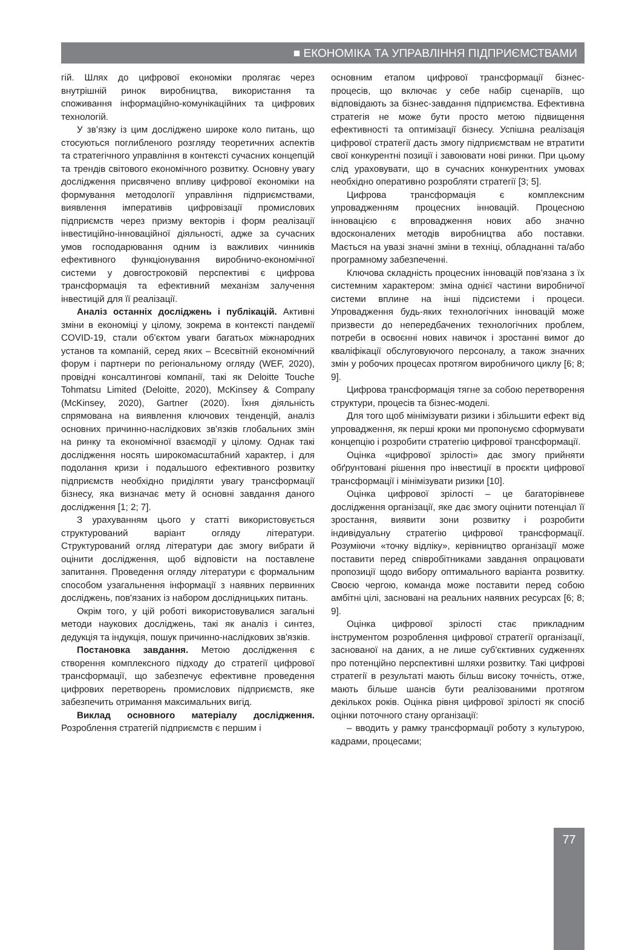■ ЕКОНОМІКА ТА УПРАВЛІННЯ ПІДПРИЄМСТВАМИ
гій. Шлях до цифрової економіки пролягає через внутрішній ринок виробництва, використання та споживання інформаційно-комунікаційних та цифрових технологій.
У зв’язку із цим досліджено широке коло питань, що стосуються поглибленого розгляду теоретичних аспектів та стратегічного управління в контексті сучасних концепцій та трендів світового економічного розвитку. Основну увагу дослідження присвячено впливу цифрової економіки на формування методології управління підприємствами, виявлення імперативів цифровізації промислових підприємств через призму векторів і форм реалізації інвестиційно-інноваційної діяльності, адже за сучасних умов господарювання одним із важливих чинників ефективного функціонування виробничо-економічної системи у довгостроковій перспективі є цифрова трансформація та ефективний механізм залучення інвестицій для її реалізації.
Аналіз останніх досліджень і публікацій. Активні зміни в економіці у цілому, зокрема в контексті пандемії COVID-19, стали об'єктом уваги багатьох міжнародних установ та компаній, серед яких – Всесвітній економічний форум і партнери по регіональному огляду (WEF, 2020), провідні консалтингові компанії, такі як Deloitte Touche Tohmatsu Limited (Deloitte, 2020), McKinsey & Company (McKinsey, 2020), Gartner (2020). Їхня діяльність спрямована на виявлення ключових тенденцій, аналіз основних причинно-наслідкових зв'язків глобальних змін на ринку та економічної взаємодії у цілому. Однак такі дослідження носять широкомасштабний характер, і для подолання кризи і подальшого ефективного розвитку підприємств необхідно приділяти увагу трансформації бізнесу, яка визначає мету й основні завдання даного дослідження [1; 2; 7].
З урахуванням цього у статті використовується структурований варіант огляду літератури. Структурований огляд літератури дає змогу вибрати й оцінити дослідження, щоб відповісти на поставлене запитання. Проведення огляду літератури є формальним способом узагальнення інформації з наявних первинних досліджень, пов'язаних із набором дослідницьких питань.
Окрім того, у цій роботі використовувалися загальні методи наукових досліджень, такі як аналіз і синтез, дедукція та індукція, пошук причинно-наслідкових зв'язків.
Постановка завдання. Метою дослідження є створення комплексного підходу до стратегії цифрової трансформації, що забезпечує ефективне проведення цифрових перетворень промислових підприємств, яке забезпечить отримання максимальних вигід.
Виклад основного матеріалу дослідження. Розроблення стратегій підприємств є першим і
основним етапом цифрової трансформації бізнес-процесів, що включає у себе набір сценаріїв, що відповідають за бізнес-завдання підприємства. Ефективна стратегія не може бути просто метою підвищення ефективності та оптимізації бізнесу. Успішна реалізація цифрової стратегії дасть змогу підприємствам не втратити свої конкурентні позиції і завоювати нові ринки. При цьому слід урахо­вувати, що в сучасних конкурентних умовах необхідно оперативно розробляти стратегії [3; 5].
Цифрова трансформація є комплексним упровадженням процесних інновацій. Процесною інновацією є впровадження нових або значно вдосконалених методів виробництва або поставки. Мається на увазі значні зміни в техніці, обладнанні та/або програмному забезпеченні.
Ключова складність процесних інновацій пов'язана з їх системним характером: зміна однієї частини виробничої системи вплине на інші підсистеми і процеси. Упровадження будь-яких технологічних інновацій може призвести до непередбачених технологічних проблем, потреби в освоєнні нових навичок і зростанні вимог до кваліфікації обслуговуючого персоналу, а також значних змін у робочих процесах протягом виробничого циклу [6; 8; 9].
Цифрова трансформація тягне за собою перетворення структури, процесів та бізнес-моделі.
Для того щоб мінімізувати ризики і збільшити ефект від упровадження, як перші кроки ми пропонуємо сформувати концепцію і розробити стратегію цифрової трансформації.
Оцінка «цифрової зрілості» дає змогу прийняти обґрунтовані рішення про інвестиції в проєкти цифрової трансформації і мінімізувати ризики [10].
Оцінка цифрової зрілості – це багаторівневе дослідження організації, яке дає змогу оцінити потенціал її зростання, виявити зони розвитку і розробити індивідуальну стратегію цифрової трансформації. Розуміючи «точку відліку», керівництво організації може поставити перед співробітниками завдання опрацювати пропозиції щодо вибору оптимального варіанта розвитку. Своєю чергою, команда може поставити перед собою амбітні цілі, засновані на реальних наявних ресурсах [6; 8; 9].
Оцінка цифрової зрілості стає прикладним інструментом розроблення цифрової стратегії організації, заснованої на даних, а не лише суб'єктивних судженнях про потенційно перспективні шляхи розвитку. Такі цифрові стратегії в результаті мають більш високу точність, отже, мають більше шансів бути реалізованими протягом декількох років. Оцінка рівня цифрової зрілості як спосіб оцінки поточного стану організації:
– вводить у рамку трансформації роботу з культурою, кадрами, процесами;
77